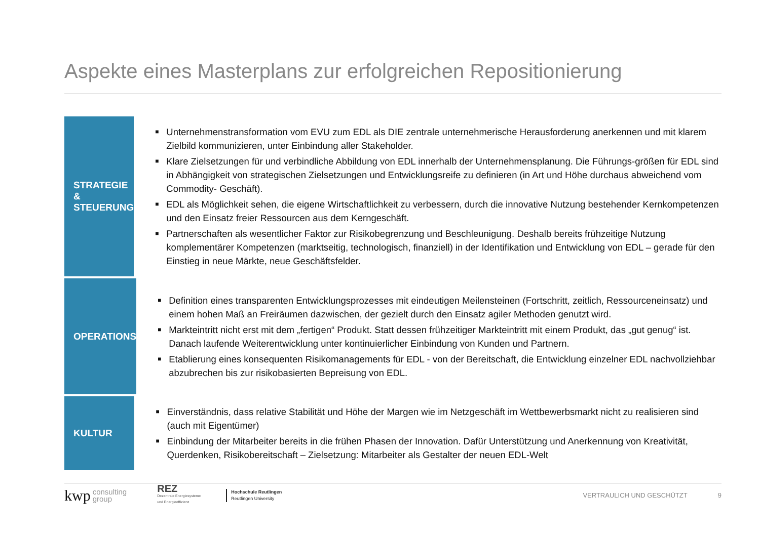Aspekte eines Masterplans zur erfolgreichen Repositionierung
STRATEGIE &
STEUERUNG
■ Unternehmenstransformation vom EVU zum EDL als DIE zentrale unternehmerische Herausforderung anerkennen und mit klarem Zielbild kommunizieren, unter Einbindung aller Stakeholder.
■ Klare Zielsetzungen für und verbindliche Abbildung von EDL innerhalb der Unternehmensplanung. Die Führungs-größen für EDL sind in Abhängigkeit von strategischen Zielsetzungen und Entwicklungsreife zu definieren (in Art und Höhe durchaus abweichend vom Commodity- Geschäft).
■ EDL als Möglichkeit sehen, die eigene Wirtschaftlichkeit zu verbessern, durch die innovative Nutzung bestehender Kernkompetenzen und den Einsatz freier Ressourcen aus dem Kerngeschäft.
■ Partnerschaften als wesentlicher Faktor zur Risikobegrenzung und Beschleunigung. Deshalb bereits frühzeitige Nutzung komplementärer Kompetenzen (marktseitig, technologisch, finanziell) in der Identifikation und Entwicklung von EDL – gerade für den Einstieg in neue Märkte, neue Geschäftsfelder.
OPERATIONS
■ Definition eines transparenten Entwicklungsprozesses mit eindeutigen Meilensteinen (Fortschritt, zeitlich, Ressourceneinsatz) und einem hohen Maß an Freiräumen dazwischen, der gezielt durch den Einsatz agiler Methoden genutzt wird.
■ Markteintritt nicht erst mit dem „fertigen“ Produkt. Statt dessen frühzeitiger Markteintritt mit einem Produkt, das „gut genug“ ist. Danach laufende Weiterentwicklung unter kontinuierlicher Einbindung von Kunden und Partnern.
■ Etablierung eines konsequenten Risikomanagements für EDL - von der Bereitschaft, die Entwicklung einzelner EDL nachvollziehbar abzubrechen bis zur risikobasierten Bepreisung von EDL.
KULTUR
■ Einverständnis, dass relative Stabilität und Höhe der Margen wie im Netzgeschäft im Wettbewerbsmarkt nicht zu realisieren sind (auch mit Eigentümer)
■ Einbindung der Mitarbeiter bereits in die frühen Phasen der Innovation. Dafür Unterstützung und Anerkennung von Kreativität, Querdenken, Risikobereitschaft – Zielsetzung: Mitarbeiter als Gestalter der neuen EDL-Welt
kwp
consulting
group
REZ
Dezentrale Energiesysteme
und Energieeffizienz
Hochschule Reutlingen
Reutlingen University
VERTRAULICH UND GESCHÜTZT 9